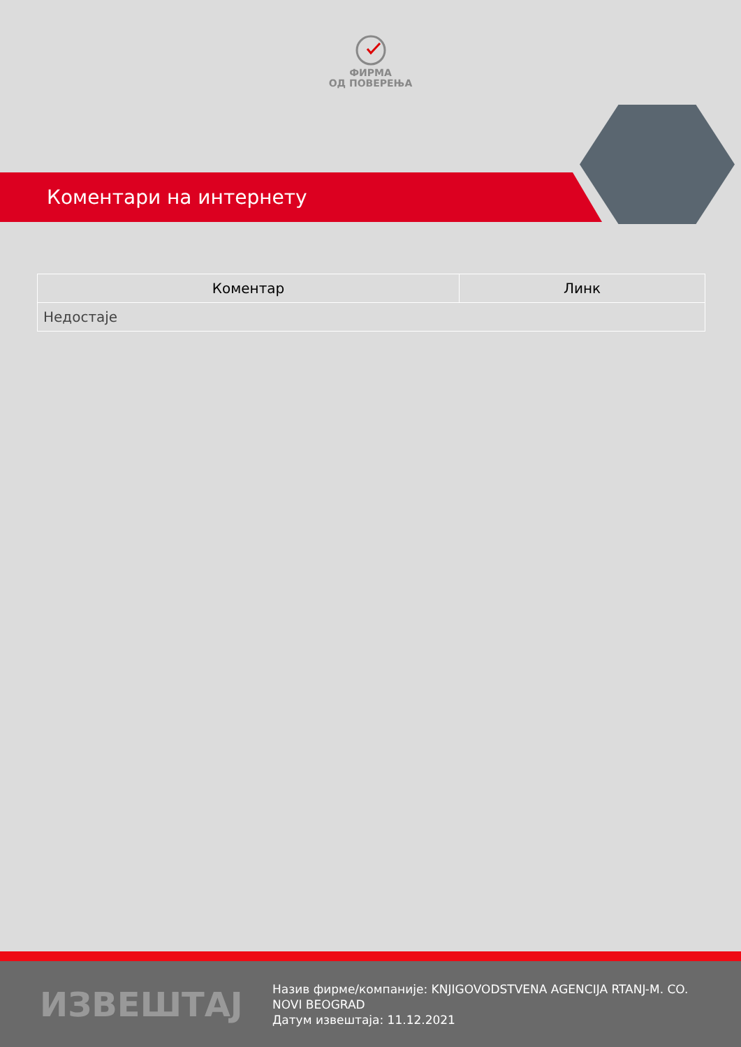ФИРМА
ОД ПОВЕРЕЊА
Коментари на интернету
| Коментар | Линк |
| --- | --- |
| Недостаје | |
ИЗВЕШТАЈ
Назив фирме/компаније: KNJIGOVODSTVENA AGENCIJA RTANJ-M. CO. NOVI BEOGRAD
Датум извештаја: 11.12.2021